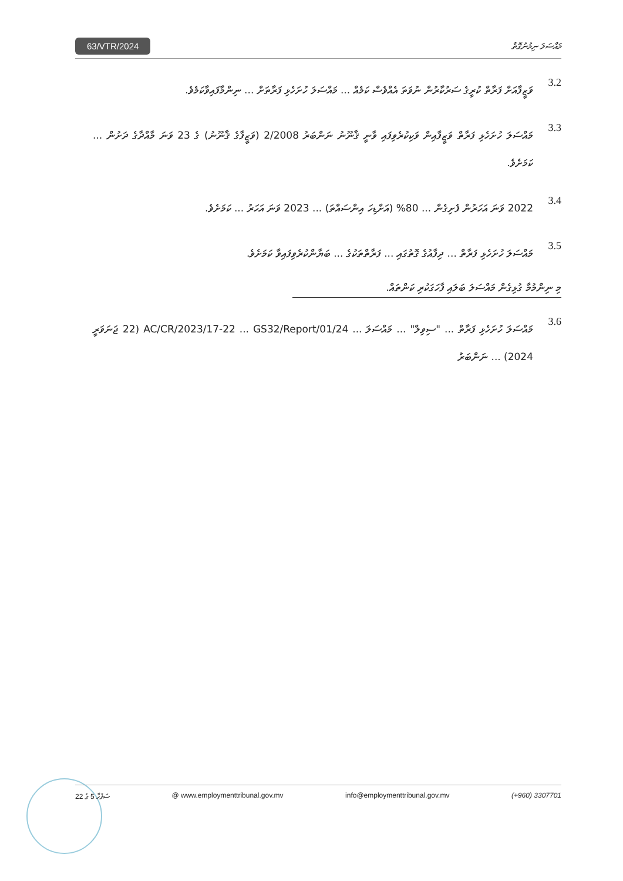63/VTR/2024 މައްސަލަ ނިމުނުގޮތް
3.2
ވަޒީފާއަށް ފަރާތް ކުރީގެ ސަރުކާރުން ނުވަތަ އެއްވެސް ކަމެއް ... މައްސަލަ ހުށަހެޅި ފަރާތަށް ... ނިންމާފައިވާކަމެވެ.
3.3
މައްސަލަ ހުށަހެޅި ފަރާތް ވަޒީފާއިން ވަކިކުރެވިފައި ވާނީ ޤާނޫނު ނަންބަރު 2/2008 (ވަޒީފާގެ ޤާނޫނު) ގެ 23 ވަނަ މާއްދާގެ ދަށުން ... ކަމަށެވެ.
3.4
2022 ވަނަ އަހަރުން ފެށިގެން ... 80% (އަށްޑިހަ އިންސައްތަ) ... 2023 ވަނަ އަހަރު ... ކަމަށެވެ.
3.5
މައްސަލަ ހުށަހެޅި ފަރާތް ... ދިފާއުގެ ގޮތުގައި ... ފަރާތްތަކުގެ ... ބަޔާންކުރެވިފައިވާ ކަމަށެވެ.
މި ނިންމުމާ ގުޅިގެން މައްސަލަ ބަލައި ފާހަގަކުރި ކަންތައް.
3.6
މައްސަލަ ހުށަހެޅި ފަރާތް ... "ސިވިލް" ... މައްސަލަ ... AC/CR/2023/17-22 ... GS32/Report/01/24 (22 ޖަނަވަރީ 2024) ... ނަންބަރު
ސަފުހާ 5 ގެ 22 @ www.employmenttribunal.gov.mv info@employmenttribunal.gov.mv (+960) 3307701